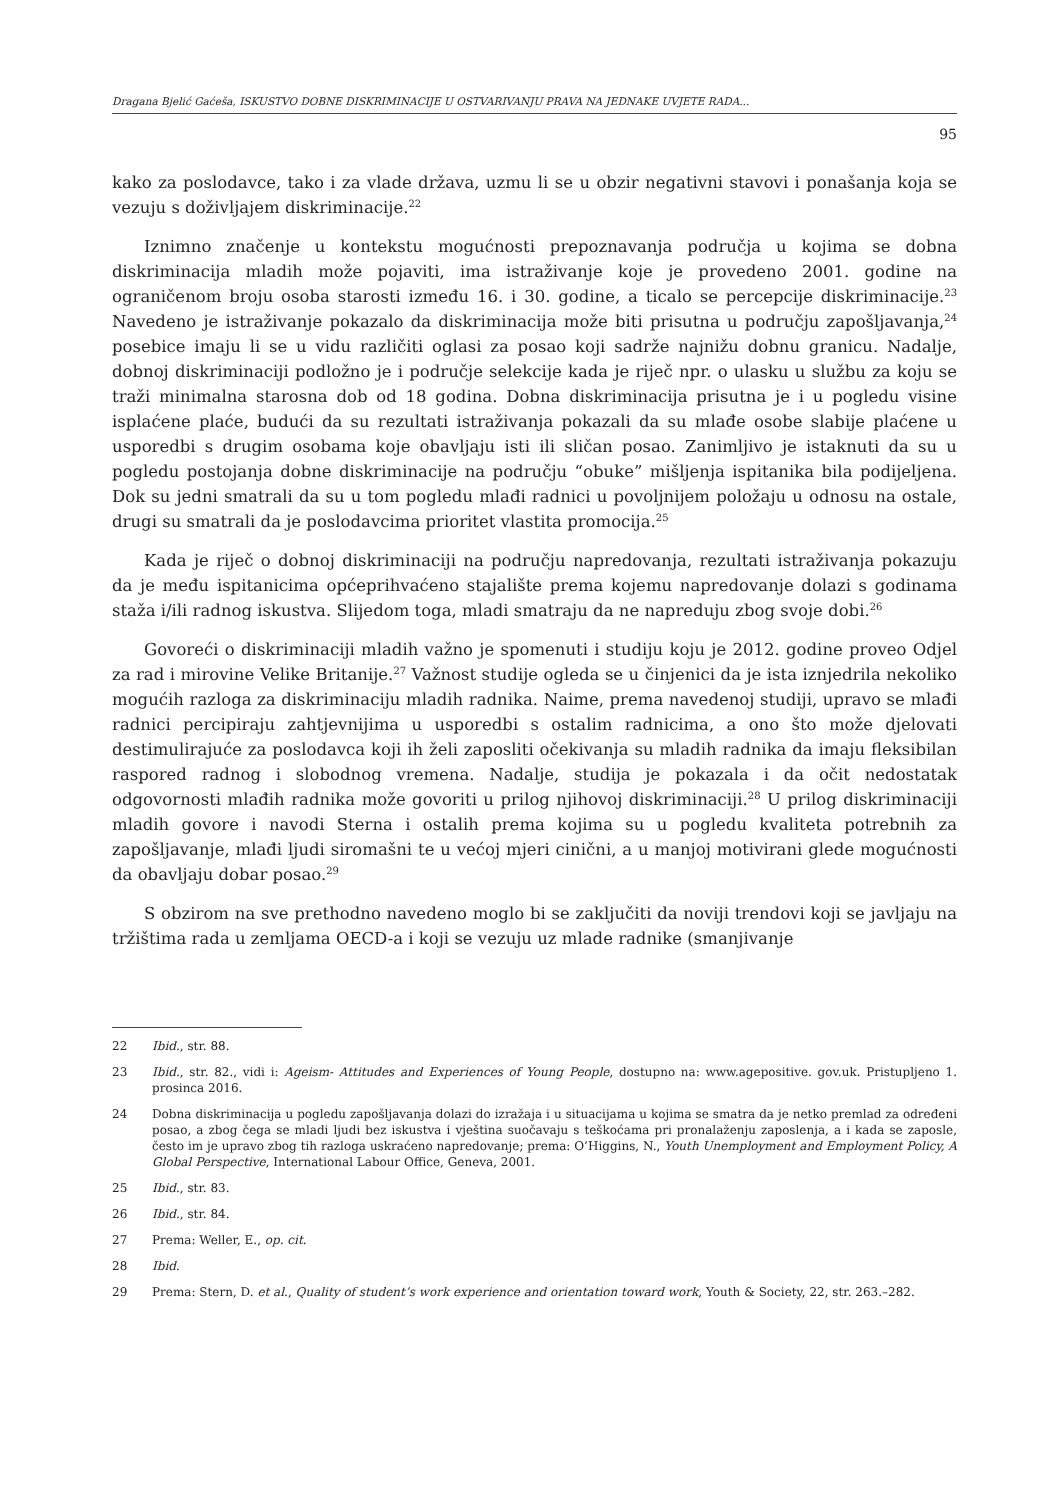Dragana Bjelić Gaćeša, ISKUSTVO DOBNE DISKRIMINACIJE U OSTVARIVANJU PRAVA NA JEDNAKE UVJETE RADA...
95
kako za poslodavce, tako i za vlade država, uzmu li se u obzir negativni stavovi i ponašanja koja se vezuju s doživljajem diskriminacije.<sup>22</sup>
Iznimno značenje u kontekstu mogućnosti prepoznavanja područja u kojima se dobna diskriminacija mladih može pojaviti, ima istraživanje koje je provedeno 2001. godine na ograničenom broju osoba starosti između 16. i 30. godine, a ticalo se percepcije diskriminacije.<sup>23</sup> Navedeno je istraživanje pokazalo da diskriminacija može biti prisutna u području zapošljavanja,<sup>24</sup> posebice imaju li se u vidu različiti oglasi za posao koji sadrže najnižu dobnu granicu. Nadalje, dobnoj diskriminaciji podložno je i područje selekcije kada je riječ npr. o ulasku u službu za koju se traži minimalna starosna dob od 18 godina. Dobna diskriminacija prisutna je i u pogledu visine isplaćene plaće, budući da su rezultati istraživanja pokazali da su mlađe osobe slabije plaćene u usporedbi s drugim osobama koje obavljaju isti ili sličan posao. Zanimljivo je istaknuti da su u pogledu postojanja dobne diskriminacije na području “obuke” mišljenja ispitanika bila podijeljena. Dok su jedni smatrali da su u tom pogledu mlađi radnici u povoljnijem položaju u odnosu na ostale, drugi su smatrali da je poslodavcima prioritet vlastita promocija.<sup>25</sup>
Kada je riječ o dobnoj diskriminaciji na području napredovanja, rezultati istraživanja pokazuju da je među ispitanicima općeprihvaćeno stajalište prema kojemu napredovanje dolazi s godinama staža i/ili radnog iskustva. Slijedom toga, mladi smatraju da ne napreduju zbog svoje dobi.<sup>26</sup>
Govoreći o diskriminaciji mladih važno je spomenuti i studiju koju je 2012. godine proveo Odjel za rad i mirovine Velike Britanije.<sup>27</sup> Važnost studije ogleda se u činjenici da je ista iznjedrila nekoliko mogućih razloga za diskriminaciju mladih radnika. Naime, prema navedenoj studiji, upravo se mlađi radnici percipiraju zahtjevnijima u usporedbi s ostalim radnicima, a ono što može djelovati destimulirajuće za poslodavca koji ih želi zaposliti očekivanja su mladih radnika da imaju fleksibilan raspored radnog i slobodnog vremena. Nadalje, studija je pokazala i da očit nedostatak odgovornosti mlađih radnika može govoriti u prilog njihovoj diskriminaciji.<sup>28</sup> U prilog diskriminaciji mladih govore i navodi Sterna i ostalih prema kojima su u pogledu kvaliteta potrebnih za zapošljavanje, mlađi ljudi siromašni te u većoj mjeri cinični, a u manjoj motivirani glede mogućnosti da obavljaju dobar posao.<sup>29</sup>
S obzirom na sve prethodno navedeno moglo bi se zaključiti da noviji trendovi koji se javljaju na tržištima rada u zemljama OECD-a i koji se vezuju uz mlade radnike (smanjivanje
22 Ibid., str. 88.
23 Ibid., str. 82., vidi i: Ageism- Attitudes and Experiences of Young People, dostupno na: www.agepositive. gov.uk. Pristupljeno 1. prosinca 2016.
24 Dobna diskriminacija u pogledu zapošljavanja dolazi do izražaja i u situacijama u kojima se smatra da je netko premlad za određeni posao, a zbog čega se mladi ljudi bez iskustva i vještina suočavaju s teškoćama pri pronalaženju zaposlenja, a i kada se zaposle, često im je upravo zbog tih razloga uskraćeno napredovanje; prema: O’Higgins, N., Youth Unemployment and Employment Policy, A Global Perspective, International Labour Office, Geneva, 2001.
25 Ibid., str. 83.
26 Ibid., str. 84.
27 Prema: Weller, E., op. cit.
28 Ibid.
29 Prema: Stern, D. et al., Quality of student’s work experience and orientation toward work, Youth & Society, 22, str. 263.–282.